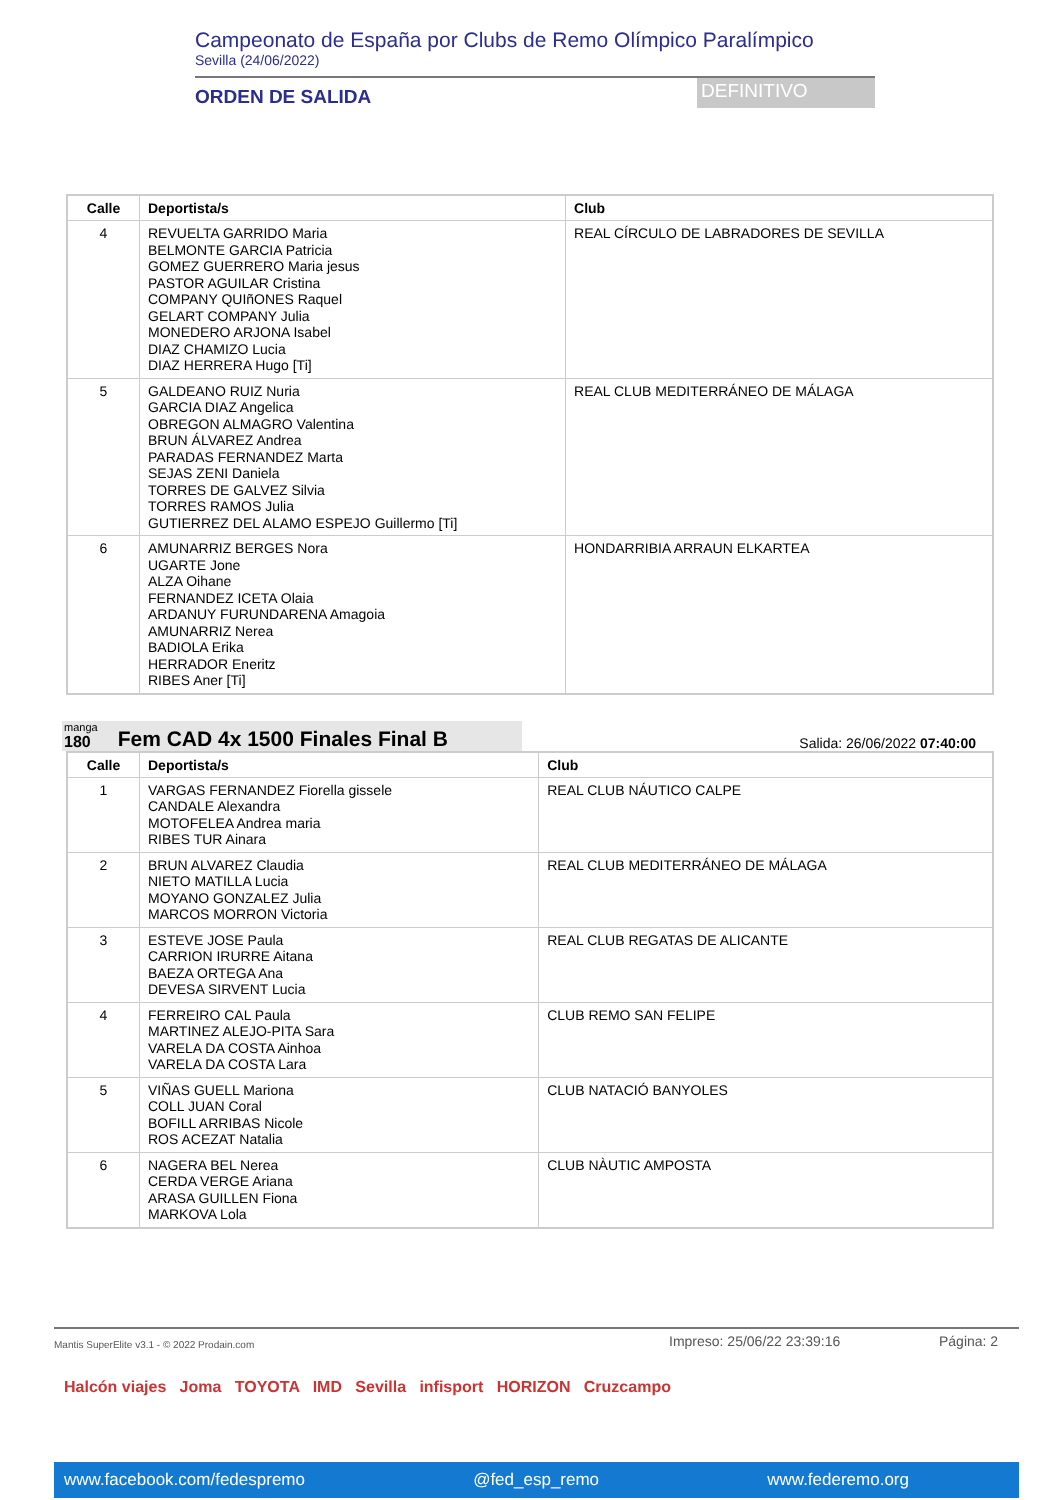Campeonato de España por Clubs de Remo Olímpico Paralímpico
Sevilla (24/06/2022)
ORDEN DE SALIDA DEFINITIVO
| Calle | Deportista/s | Club |
| --- | --- | --- |
| 4 | REVUELTA GARRIDO Maria BELMONTE GARCIA Patricia GOMEZ GUERRERO Maria jesus PASTOR AGUILAR Cristina COMPANY QUIñONES Raquel GELART COMPANY Julia MONEDERO ARJONA Isabel DIAZ CHAMIZO Lucia DIAZ HERRERA Hugo [Ti] | REAL CÍRCULO DE LABRADORES DE SEVILLA |
| 5 | GALDEANO RUIZ Nuria GARCIA DIAZ Angelica OBREGON ALMAGRO Valentina BRUN ÁLVAREZ Andrea PARADAS FERNANDEZ Marta SEJAS ZENI Daniela TORRES DE GALVEZ Silvia TORRES RAMOS Julia GUTIERREZ DEL ALAMO ESPEJO Guillermo [Ti] | REAL CLUB MEDITERRÁNEO DE MÁLAGA |
| 6 | AMUNARRIZ BERGES Nora UGARTE Jone ALZA Oihane FERNANDEZ ICETA Olaia ARDANUY FURUNDARENA Amagoia AMUNARRIZ Nerea BADIOLA Erika HERRADOR Eneritz RIBES Aner [Ti] | HONDARRIBIA ARRAUN ELKARTEA |
manga
180 Fem CAD 4x 1500 Finales Final B
Salida: 26/06/2022 07:40:00
| Calle | Deportista/s | Club |
| --- | --- | --- |
| 1 | VARGAS FERNANDEZ Fiorella gissele CANDALE Alexandra MOTOFELEA Andrea maria RIBES TUR Ainara | REAL CLUB NÁUTICO CALPE |
| 2 | BRUN ALVAREZ Claudia NIETO MATILLA Lucia MOYANO GONZALEZ Julia MARCOS MORRON Victoria | REAL CLUB MEDITERRÁNEO DE MÁLAGA |
| 3 | ESTEVE JOSE Paula CARRION IRURRE Aitana BAEZA ORTEGA Ana DEVESA SIRVENT Lucia | REAL CLUB REGATAS DE ALICANTE |
| 4 | FERREIRO CAL Paula MARTINEZ ALEJO-PITA Sara VARELA DA COSTA Ainhoa VARELA DA COSTA Lara | CLUB REMO SAN FELIPE |
| 5 | VIÑAS GUELL Mariona COLL JUAN Coral BOFILL ARRIBAS Nicole ROS ACEZAT Natalia | CLUB NATACIÓ BANYOLES |
| 6 | NAGERA BEL Nerea CERDA VERGE Ariana ARASA GUILLEN Fiona MARKOVA Lola | CLUB NÀUTIC AMPOSTA |
Mantis SuperElite v3.1 - © 2022 Prodain.com Impreso: 25/06/22 23:39:16 Página: 2
Halcón viajes Joma TOYOTA IMD Sevilla infisport HORIZON Cruzcampo
www.facebook.com/fedespremo @fed_esp_remo www.federemo.org